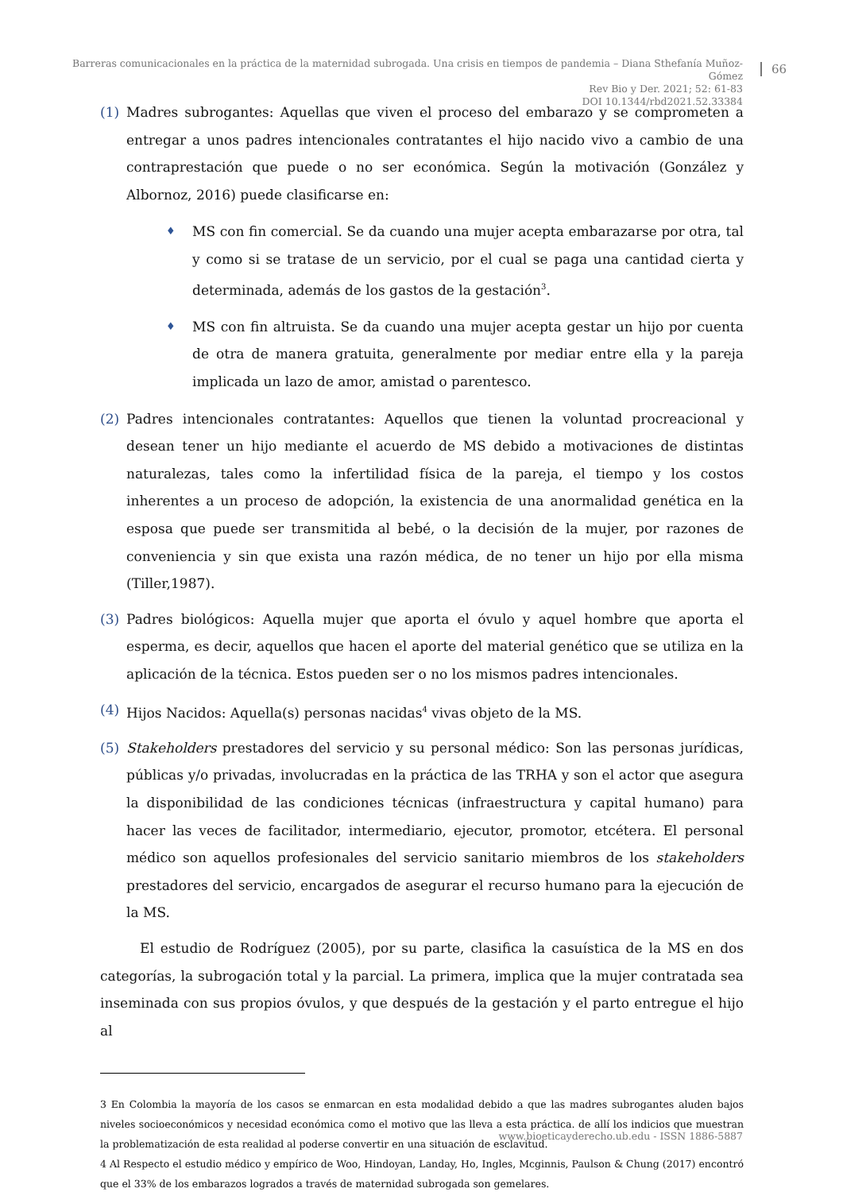Barreras comunicacionales en la práctica de la maternidad subrogada. Una crisis en tiempos de pandemia – Diana Sthefanía Muñoz-Gómez
Rev Bio y Der. 2021; 52: 61-83
DOI 10.1344/rbd2021.52.33384
66
(1) Madres subrogantes: Aquellas que viven el proceso del embarazo y se comprometen a entregar a unos padres intencionales contratantes el hijo nacido vivo a cambio de una contraprestación que puede o no ser económica. Según la motivación (González y Albornoz, 2016) puede clasificarse en:
♦
MS con fin comercial. Se da cuando una mujer acepta embarazarse por otra, tal y como si se tratase de un servicio, por el cual se paga una cantidad cierta y determinada, además de los gastos de la gestación<sup>3</sup>.
♦
MS con fin altruista. Se da cuando una mujer acepta gestar un hijo por cuenta de otra de manera gratuita, generalmente por mediar entre ella y la pareja implicada un lazo de amor, amistad o parentesco.
(2) Padres intencionales contratantes: Aquellos que tienen la voluntad procreacional y desean tener un hijo mediante el acuerdo de MS debido a motivaciones de distintas naturalezas, tales como la infertilidad física de la pareja, el tiempo y los costos inherentes a un proceso de adopción, la existencia de una anormalidad genética en la esposa que puede ser transmitida al bebé, o la decisión de la mujer, por razones de conveniencia y sin que exista una razón médica, de no tener un hijo por ella misma (Tiller,1987).
(3) Padres biológicos: Aquella mujer que aporta el óvulo y aquel hombre que aporta el esperma, es decir, aquellos que hacen el aporte del material genético que se utiliza en la aplicación de la técnica. Estos pueden ser o no los mismos padres intencionales.
(4) Hijos Nacidos: Aquella(s) personas nacidas<sup>4</sup> vivas objeto de la MS.
(5) Stakeholders prestadores del servicio y su personal médico: Son las personas jurídicas, públicas y/o privadas, involucradas en la práctica de las TRHA y son el actor que asegura la disponibilidad de las condiciones técnicas (infraestructura y capital humano) para hacer las veces de facilitador, intermediario, ejecutor, promotor, etcétera. El personal médico son aquellos profesionales del servicio sanitario miembros de los stakeholders prestadores del servicio, encargados de asegurar el recurso humano para la ejecución de la MS.
El estudio de Rodríguez (2005), por su parte, clasifica la casuística de la MS en dos categorías, la subrogación total y la parcial. La primera, implica que la mujer contratada sea inseminada con sus propios óvulos, y que después de la gestación y el parto entregue el hijo al
3 En Colombia la mayoría de los casos se enmarcan en esta modalidad debido a que las madres subrogantes aluden bajos niveles socioeconómicos y necesidad económica como el motivo que las lleva a esta práctica. de allí los indicios que muestran la problematización de esta realidad al poderse convertir en una situación de esclavitud.
4 Al Respecto el estudio médico y empírico de Woo, Hindoyan, Landay, Ho, Ingles, Mcginnis, Paulson & Chung (2017) encontró que el 33% de los embarazos logrados a través de maternidad subrogada son gemelares.
www.bioeticayderecho.ub.edu - ISSN 1886-5887